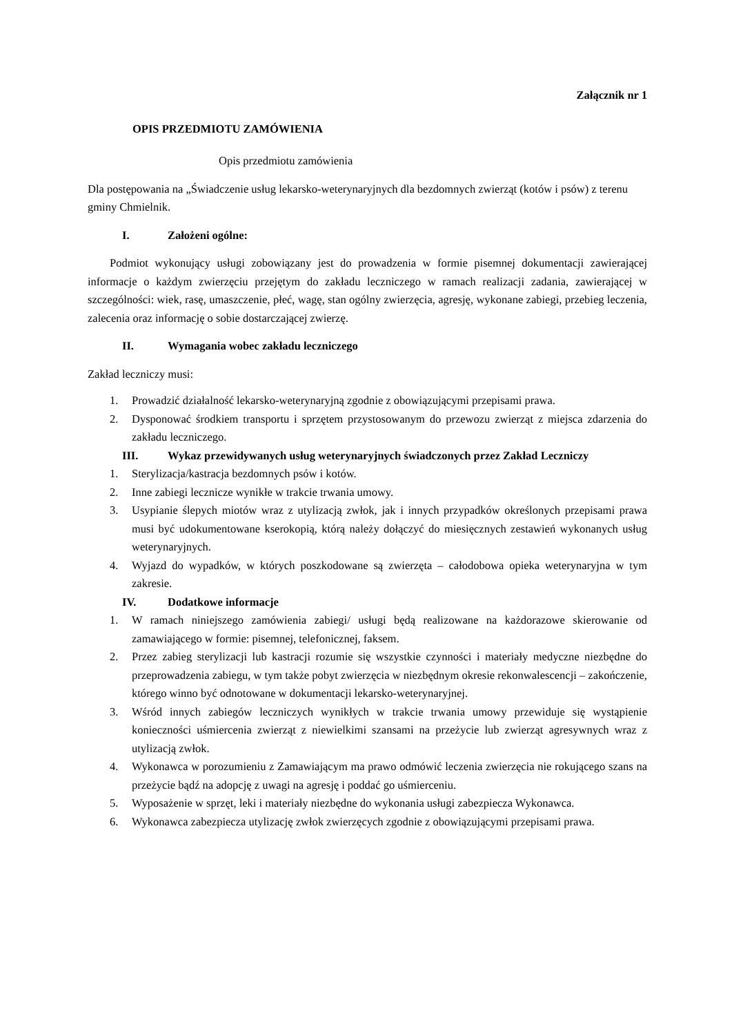Załącznik nr 1
OPIS PRZEDMIOTU ZAMÓWIENIA
Opis przedmiotu zamówienia
Dla postępowania na „Świadczenie usług lekarsko-weterynaryjnych dla bezdomnych zwierząt (kotów i psów) z terenu gminy Chmielnik.
I. Założeni ogólne:
Podmiot wykonujący usługi zobowiązany jest do prowadzenia w formie pisemnej dokumentacji zawierającej informacje o każdym zwierzęciu przejętym do zakładu leczniczego w ramach realizacji zadania, zawierającej w szczególności: wiek, rasę, umaszczenie, płeć, wagę, stan ogólny zwierzęcia, agresję, wykonane zabiegi, przebieg leczenia, zalecenia oraz informację o sobie dostarczającej zwierzę.
II. Wymagania wobec zakładu leczniczego
Zakład leczniczy musi:
1. Prowadzić działalność lekarsko-weterynaryjną zgodnie z obowiązującymi przepisami prawa.
2. Dysponować środkiem transportu i sprzętem przystosowanym do przewozu zwierząt z miejsca zdarzenia do zakładu leczniczego.
III. Wykaz przewidywanych usług weterynaryjnych świadczonych przez Zakład Leczniczy
1. Sterylizacja/kastracja bezdomnych psów i kotów.
2. Inne zabiegi lecznicze wynikłe w trakcie trwania umowy.
3. Usypianie ślepych miotów wraz z utylizacją zwłok, jak i innych przypadków określonych przepisami prawa musi być udokumentowane kserokopią, którą należy dołączyć do miesięcznych zestawień wykonanych usług weterynaryjnych.
4. Wyjazd do wypadków, w których poszkodowane są zwierzęta – całodobowa opieka weterynaryjna w tym zakresie.
IV. Dodatkowe informacje
1. W ramach niniejszego zamówienia zabiegi/ usługi będą realizowane na każdorazowe skierowanie od zamawiającego w formie: pisemnej, telefonicznej, faksem.
2. Przez zabieg sterylizacji lub kastracji rozumie się wszystkie czynności i materiały medyczne niezbędne do przeprowadzenia zabiegu, w tym także pobyt zwierzęcia w niezbędnym okresie rekonwalescencji – zakończenie, którego winno być odnotowane w dokumentacji lekarsko-weterynaryjnej.
3. Wśród innych zabiegów leczniczych wynikłych w trakcie trwania umowy przewiduje się wystąpienie konieczności uśmiercenia zwierząt z niewielkimi szansami na przeżycie lub zwierząt agresywnych wraz z utylizacją zwłok.
4. Wykonawca w porozumieniu z Zamawiającym ma prawo odmówić leczenia zwierzęcia nie rokującego szans na przeżycie bądź na adopcję z uwagi na agresję i poddać go uśmierceniu.
5. Wyposażenie w sprzęt, leki i materiały niezbędne do wykonania usługi zabezpiecza Wykonawca.
6. Wykonawca zabezpiecza utylizację zwłok zwierzęcych zgodnie z obowiązującymi przepisami prawa.